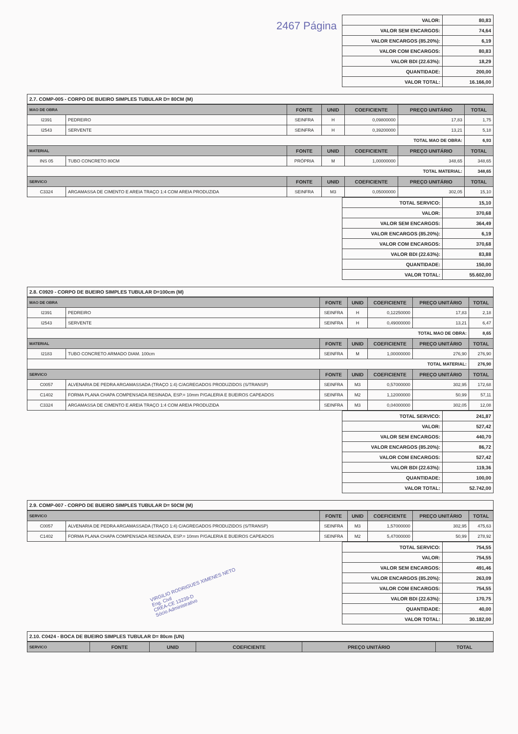2467 Página
| VALOR: | 80,83 |
| VALOR SEM ENCARGOS: | 74,64 |
| VALOR ENCARGOS (85.20%): | 6,19 |
| VALOR COM ENCARGOS: | 80,83 |
| VALOR BDI (22.63%): | 18,29 |
| QUANTIDADE: | 200,00 |
| VALOR TOTAL: | 16.166,00 |
2.7. COMP-005 - CORPO DE BUEIRO SIMPLES TUBULAR D= 80CM (M)
| MAO DE OBRA | | FONTE | UNID | COEFICIENTE | PREÇO UNITÁRIO | TOTAL |
| --- | --- | --- | --- | --- | --- | --- |
| I2391 | PEDREIRO | SEINFRA | H | 0,09800000 | 17,83 | 1,75 |
| I2543 | SERVENTE | SEINFRA | H | 0,39200000 | 13,21 | 5,18 |
| TOTAL MAO DE OBRA: | | | | | | 6,93 |
| MATERIAL | | FONTE | UNID | COEFICIENTE | PREÇO UNITÁRIO | TOTAL |
| INS 05 | TUBO CONCRETO 80CM | PRÓPRIA | M | 1,00000000 | 348,65 | 348,65 |
| TOTAL MATERIAL: | | | | | | 348,65 |
| SERVICO | | FONTE | UNID | COEFICIENTE | PREÇO UNITÁRIO | TOTAL |
| C3324 | ARGAMASSA DE CIMENTO E AREIA TRAÇO 1:4 COM AREIA PRODUZIDA | SEINFRA | M3 | 0,05000000 | 302,05 | 15,10 |
| TOTAL SERVICO: | 15,10 |
| VALOR: | 370,68 |
| VALOR SEM ENCARGOS: | 364,49 |
| VALOR ENCARGOS (85.20%): | 6,19 |
| VALOR COM ENCARGOS: | 370,68 |
| VALOR BDI (22.63%): | 83,88 |
| QUANTIDADE: | 150,00 |
| VALOR TOTAL: | 55.602,00 |
2.8. C0920 - CORPO DE BUEIRO SIMPLES TUBULAR D=100cm (M)
| MAO DE OBRA | | FONTE | UNID | COEFICIENTE | PREÇO UNITÁRIO | TOTAL |
| --- | --- | --- | --- | --- | --- | --- |
| I2391 | PEDREIRO | SEINFRA | H | 0,12250000 | 17,83 | 2,18 |
| I2543 | SERVENTE | SEINFRA | H | 0,49000000 | 13,21 | 6,47 |
| TOTAL MAO DE OBRA: | | | | | | 8,65 |
| MATERIAL | | FONTE | UNID | COEFICIENTE | PREÇO UNITÁRIO | TOTAL |
| I2183 | TUBO CONCRETO ARMADO DIAM. 100cm | SEINFRA | M | 1,00000000 | 276,90 | 276,90 |
| TOTAL MATERIAL: | | | | | | 276,90 |
| SERVICO | | FONTE | UNID | COEFICIENTE | PREÇO UNITÁRIO | TOTAL |
| C0057 | ALVENARIA DE PEDRA ARGAMASSADA (TRAÇO 1:4) C/AGREGADOS PRODUZIDOS (S/TRANSP) | SEINFRA | M3 | 0,57000000 | 302,95 | 172,68 |
| C1402 | FORMA PLANA CHAPA COMPENSADA RESINADA, ESP.= 10mm P/GALERIA E BUEIROS CAPEADOS | SEINFRA | M2 | 1,12000000 | 50,99 | 57,11 |
| C3324 | ARGAMASSA DE CIMENTO E AREIA TRAÇO 1:4 COM AREIA PRODUZIDA | SEINFRA | M3 | 0,04000000 | 302,05 | 12,08 |
| TOTAL SERVICO: | 241,87 |
| VALOR: | 527,42 |
| VALOR SEM ENCARGOS: | 440,70 |
| VALOR ENCARGOS (85.20%): | 86,72 |
| VALOR COM ENCARGOS: | 527,42 |
| VALOR BDI (22.63%): | 119,36 |
| QUANTIDADE: | 100,00 |
| VALOR TOTAL: | 52.742,00 |
2.9. COMP-007 - CORPO DE BUEIRO SIMPLES TUBULAR D= 50CM (M)
| SERVICO | | FONTE | UNID | COEFICIENTE | PREÇO UNITÁRIO | TOTAL |
| --- | --- | --- | --- | --- | --- | --- |
| C0057 | ALVENARIA DE PEDRA ARGAMASSADA (TRAÇO 1:4) C/AGREGADOS PRODUZIDOS (S/TRANSP) | SEINFRA | M3 | 1,57000000 | 302,95 | 475,63 |
| C1402 | FORMA PLANA CHAPA COMPENSADA RESINADA, ESP.= 10mm P/GALERIA E BUEIROS CAPEADOS | SEINFRA | M2 | 5,47000000 | 50,99 | 278,92 |
VIRGILIO RODRIGUES XIMENES NETO
Eng. Civil
CREA-CE 13239-D
Sócio Administrativo
| TOTAL SERVICO: | 754,55 |
| VALOR: | 754,55 |
| VALOR SEM ENCARGOS: | 491,46 |
| VALOR ENCARGOS (85.20%): | 263,09 |
| VALOR COM ENCARGOS: | 754,55 |
| VALOR BDI (22.63%): | 170,75 |
| QUANTIDADE: | 40,00 |
| VALOR TOTAL: | 30.182,00 |
2.10. C0424 - BOCA DE BUEIRO SIMPLES TUBULAR D= 80cm (UN)
| SERVICO | FONTE | UNID | COEFICIENTE | PREÇO UNITÁRIO | TOTAL |
| --- | --- | --- | --- | --- | --- |